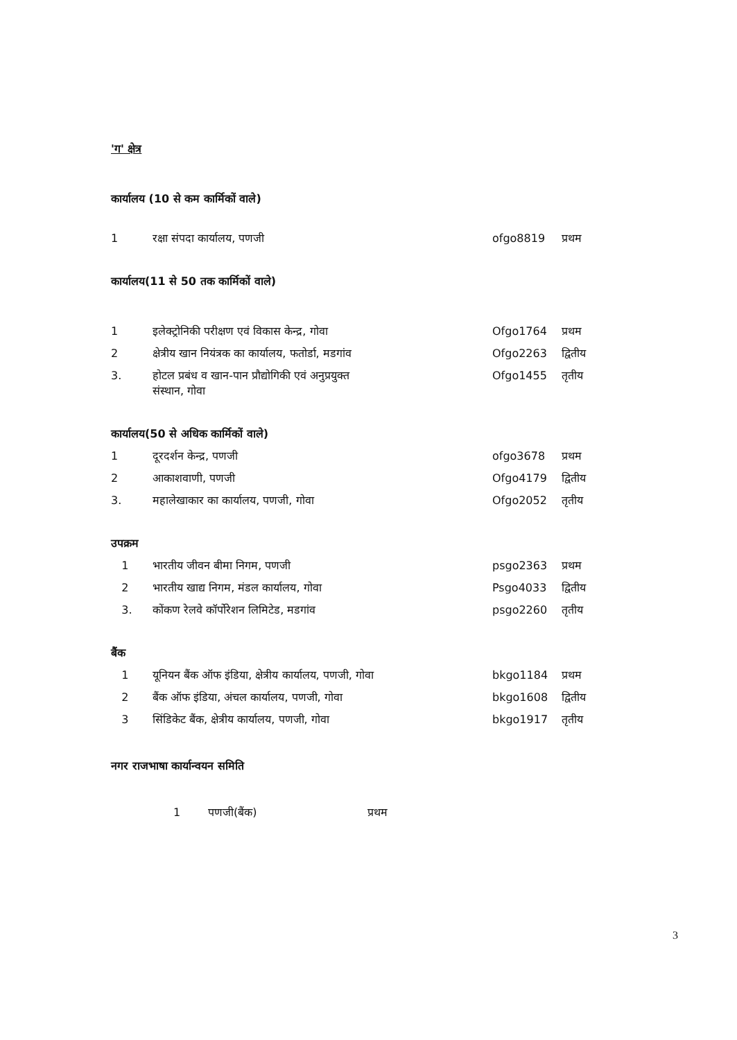'ग' क्षेत्र
कार्यालय (10 से कम कार्मिकों वाले)
| 1 | रक्षा संपदा कार्यालय, पणजी | ofgo8819 | प्रथम |
कार्यालय(11 से 50 तक कार्मिकों वाले)
| 1 | इलेक्ट्रोनिकी परीक्षण एवं विकास केन्द्र, गोवा | Ofgo1764 | प्रथम |
| 2 | क्षेत्रीय खान नियंत्रक का कार्यालय, फतोर्डा, मडगांव | Ofgo2263 | द्वितीय |
| 3. | होटल प्रबंध व खान-पान प्रौद्योगिकी एवं अनुप्रयुक्त संस्थान, गोवा | Ofgo1455 | तृतीय |
कार्यालय(50 से अधिक कार्मिकों वाले)
| 1 | दूरदर्शन केन्द्र, पणजी | ofgo3678 | प्रथम |
| 2 | आकाशवाणी, पणजी | Ofgo4179 | द्वितीय |
| 3. | महालेखाकार का कार्यालय, पणजी, गोवा | Ofgo2052 | तृतीय |
उपक्रम
| 1 | भारतीय जीवन बीमा निगम, पणजी | psgo2363 | प्रथम |
| 2 | भारतीय खाद्य निगम, मंडल कार्यालय, गोवा | Psgo4033 | द्वितीय |
| 3. | कोंकण रेलवे कॉर्पोरेशन लिमिटेड, मडगांव | psgo2260 | तृतीय |
बैंक
| 1 | यूनियन बैंक ऑफ इंडिया, क्षेत्रीय कार्यालय, पणजी, गोवा | bkgo1184 | प्रथम |
| 2 | बैंक ऑफ इंडिया, अंचल कार्यालय, पणजी, गोवा | bkgo1608 | द्वितीय |
| 3 | सिंडिकेट बैंक, क्षेत्रीय कार्यालय, पणजी, गोवा | bkgo1917 | तृतीय |
नगर राजभाषा कार्यान्वयन समिति
| 1 | पणजी(बैंक) | प्रथम |
3